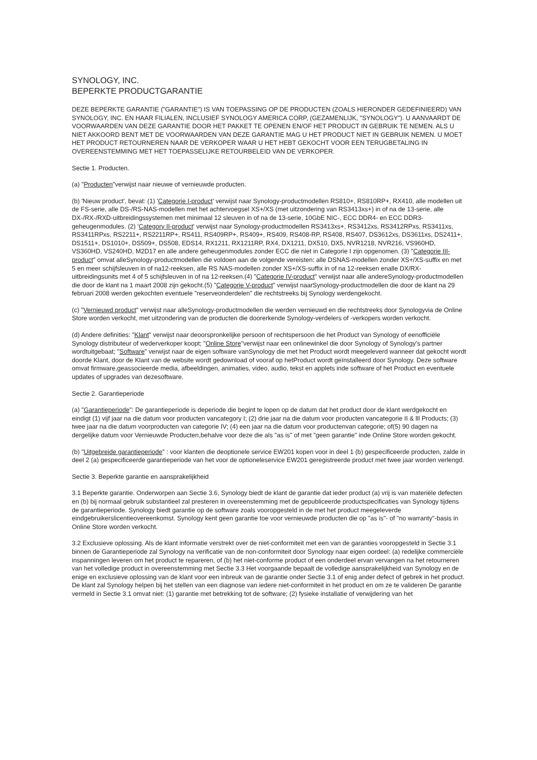SYNOLOGY, INC.
BEPERKTE PRODUCTGARANTIE
DEZE BEPERKTE GARANTIE ("GARANTIE") IS VAN TOEPASSING OP DE PRODUCTEN (ZOALS HIERONDER GEDEFINIEERD) VAN SYNOLOGY, INC. EN HAAR FILIALEN, INCLUSIEF SYNOLOGY AMERICA CORP, (GEZAMENLIJK, "SYNOLOGY"). U AANVAARDT DE VOORWAARDEN VAN DEZE GARANTIE DOOR HET PAKKET TE OPENEN EN/OF HET PRODUCT IN GEBRUIK TE NEMEN. ALS U NIET AKKOORD BENT MET DE VOORWAARDEN VAN DEZE GARANTIE MAG U HET PRODUCT NIET IN GEBRUIK NEMEN. U MOET HET PRODUCT RETOURNEREN NAAR DE VERKOPER WAAR U HET HEBT GEKOCHT VOOR EEN TERUGBETALING IN OVEREENSTEMMING MET HET TOEPASSELIJKE RETOURBELEID VAN DE VERKOPER.
Sectie 1. Producten.
(a) "Producten"verwijst naar nieuwe of vernieuwde producten.
(b) 'Nieuw product', bevat: (1) 'Categorie I-product' verwijst naar Synology-productmodellen RS810+, RS810RP+, RX410, alle modellen uit de FS-serie, alle DS-/RS-NAS-modellen met het achtervoegsel XS+/XS (met uitzondering van RS3413xs+) in of na de 13-serie, alle DX-/RX-/RXD-uitbreidingssystemen met minimaal 12 sleuven in of na de 13-serie, 10GbE NIC-, ECC DDR4- en ECC DDR3-geheugenmodules. (2) 'Category II-product' verwijst naar Synology-productmodellen RS3413xs+, RS3412xs, RS3412RPxs, RS3411xs, RS3411RPxs, RS2211+, RS2211RP+, RS411, RS409RP+, RS409+, RS409, RS408-RP, RS408, RS407, DS3612xs, DS3611xs, DS2411+, DS1511+, DS1010+, DS509+, DS508, EDS14, RX1211, RX1211RP, RX4, DX1211, DX510, DX5, NVR1218, NVR216, VS960HD, VS360HD, VS240HD, M2D17 en alle andere geheugenmodules zonder ECC die niet in Categorie I zijn opgenomen. (3) "Categorie III-product" omvat alleSynology-productmodellen die voldoen aan de volgende vereisten: alle DSNAS-modellen zonder XS+/XS-suffix en met 5 en meer schijfsleuven in of na12-reeksen, alle RS NAS-modellen zonder XS+/XS-suffix in of na 12-reeksen enalle DX/RX-uitbreidingsunits met 4 of 5 schijfsleuven in of na 12-reeksen.(4) "Categorie IV-product" verwijst naar alle andereSynology-productmodellen die door de klant na 1 maart 2008 zijn gekocht.(5) "Categorie V-product" verwijst naarSynology-productmodellen die door de klant na 29 februari 2008 werden gekochten eventuele "reserveonderdelen" die rechtstreeks bij Synology werdengekocht.
(c) "Vernieuwd product" verwijst naar alleSynology-productmodellen die werden vernieuwd en die rechtstreeks door Synologyvia de Online Store worden verkocht, met uitzondering van de producten die doorerkende Synology-verdelers of -verkopers worden verkocht.
(d) Andere definities: "Klant" verwijst naar deoorspronkelijke persoon of rechtspersoon die het Product van Synology of eenofficiële Synology distributeur of wederverkoper koopt; "Online Store"verwijst naar een onlinewinkel die door Synology of Synology’s partner wordtuitgebaat; "Software" verwijst naar de eigen software vanSynology die met het Product wordt meegeleverd wanneer dat gekocht wordt doorde Klant, door de Klant van de website wordt gedownload of vooraf op hetProduct wordt geïnstalleerd door Synology. Deze software omvat firmware,geassocieerde media, afbeeldingen, animaties, video, audio, tekst en applets inde software of het Product en eventuele updates of upgrades van dezesoftware.
Sectie 2. Garantieperiode
(a) "Garantieperiode": De garantieperiode is deperiode die begint te lopen op de datum dat het product door de klant werdgekocht en eindigt (1) vijf jaar na die datum voor producten vancategory I; (2) drie jaar na die datum voor producten vancategorie II & lll Products; (3) twee jaar na die datum voorproducten van categorie IV; (4) een jaar na die datum voor productenvan categorie; of(5) 90 dagen na dergelijke datum voor Vernieuwde Producten,behalve voor deze die als "as is" of met "geen garantie" inde Online Store worden gekocht.
(b) "Uitgebreide garantieperiode" : voor klanten die deoptionele service EW201 kopen voor in deel 1 (b) gespecificeerde producten, zalde in deel 2 (a) gespecificeerde garantieperiode van het voor de optioneleservice EW201 geregistreerde product met twee jaar worden verlengd.
Sectie 3. Beperkte garantie en aansprakelijkheid
3.1 Beperkte garantie. Onderworpen aan Sectie 3.6, Synology biedt de klant de garantie dat ieder product (a) vrij is van materiële defecten en (b) bij normaal gebruik substantieel zal presteren in overeenstemming met de gepubliceerde productspecificaties van Synology tijdens de garantieperiode. Synology biedt garantie op de software zoals vooropgesteld in de met het product meegeleverde eindgebruikerslicentieovereenkomst. Synology kent geen garantie toe voor vernieuwde producten die op "as is"- of "no warranty"-basis in Online Store worden verkocht.
3.2 Exclusieve oplossing. Als de klant informatie verstrekt over de niet-conformiteit met een van de garanties vooropgesteld in Sectie 3.1 binnen de Garantieperiode zal Synology na verificatie van de non-conformiteit door Synology naar eigen oordeel: (a) redelijke commerciële inspanningen leveren om het product te repareren, of (b) het niet-conforme product of een onderdeel ervan vervangen na het retourneren van het volledige product in overeenstemming met Sectie 3.3 Het voorgaande bepaalt de volledige aansprakelijkheid van Synology en de enige en exclusieve oplossing van de klant voor een inbreuk van de garantie onder Sectie 3.1 of enig ander defect of gebrek in het product. De klant zal Synology helpen bij het stellen van een diagnose van iedere niet-conformiteit in het product en om ze te valideren De garantie vermeld in Sectie 3.1 omvat niet: (1) garantie met betrekking tot de software; (2) fysieke installatie of verwijdering van het